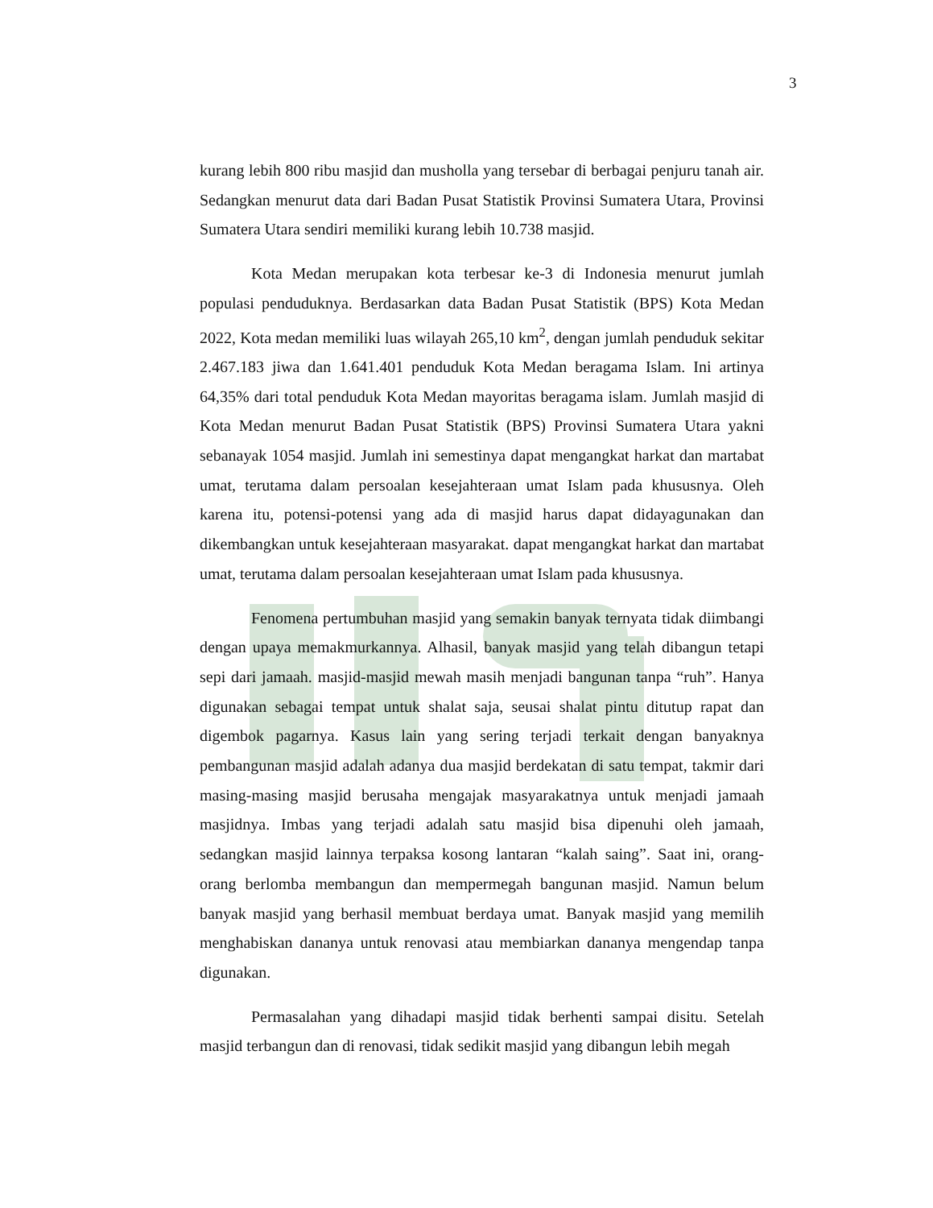3
kurang lebih 800 ribu masjid dan musholla yang tersebar di berbagai penjuru tanah air. Sedangkan menurut data dari Badan Pusat Statistik Provinsi Sumatera Utara, Provinsi Sumatera Utara sendiri memiliki kurang lebih 10.738 masjid.
Kota Medan merupakan kota terbesar ke-3 di Indonesia menurut jumlah populasi penduduknya. Berdasarkan data Badan Pusat Statistik (BPS) Kota Medan 2022, Kota medan memiliki luas wilayah 265,10 km<sup>2</sup>, dengan jumlah penduduk sekitar 2.467.183 jiwa dan 1.641.401 penduduk Kota Medan beragama Islam. Ini artinya 64,35% dari total penduduk Kota Medan mayoritas beragama islam. Jumlah masjid di Kota Medan menurut Badan Pusat Statistik (BPS) Provinsi Sumatera Utara yakni sebanayak 1054 masjid. Jumlah ini semestinya dapat mengangkat harkat dan martabat umat, terutama dalam persoalan kesejahteraan umat Islam pada khususnya. Oleh karena itu, potensi-potensi yang ada di masjid harus dapat didayagunakan dan dikembangkan untuk kesejahteraan masyarakat. dapat mengangkat harkat dan martabat umat, terutama dalam persoalan kesejahteraan umat Islam pada khususnya.
Fenomena pertumbuhan masjid yang semakin banyak ternyata tidak diimbangi dengan upaya memakmurkannya. Alhasil, banyak masjid yang telah dibangun tetapi sepi dari jamaah. masjid-masjid mewah masih menjadi bangunan tanpa “ruh”. Hanya digunakan sebagai tempat untuk shalat saja, seusai shalat pintu ditutup rapat dan digembok pagarnya. Kasus lain yang sering terjadi terkait dengan banyaknya pembangunan masjid adalah adanya dua masjid berdekatan di satu tempat, takmir dari masing-masing masjid berusaha mengajak masyarakatnya untuk menjadi jamaah masjidnya. Imbas yang terjadi adalah satu masjid bisa dipenuhi oleh jamaah, sedangkan masjid lainnya terpaksa kosong lantaran “kalah saing”. Saat ini, orang-orang berlomba membangun dan mempermegah bangunan masjid. Namun belum banyak masjid yang berhasil membuat berdaya umat. Banyak masjid yang memilih menghabiskan dananya untuk renovasi atau membiarkan dananya mengendap tanpa digunakan.
Permasalahan yang dihadapi masjid tidak berhenti sampai disitu. Setelah masjid terbangun dan di renovasi, tidak sedikit masjid yang dibangun lebih megah